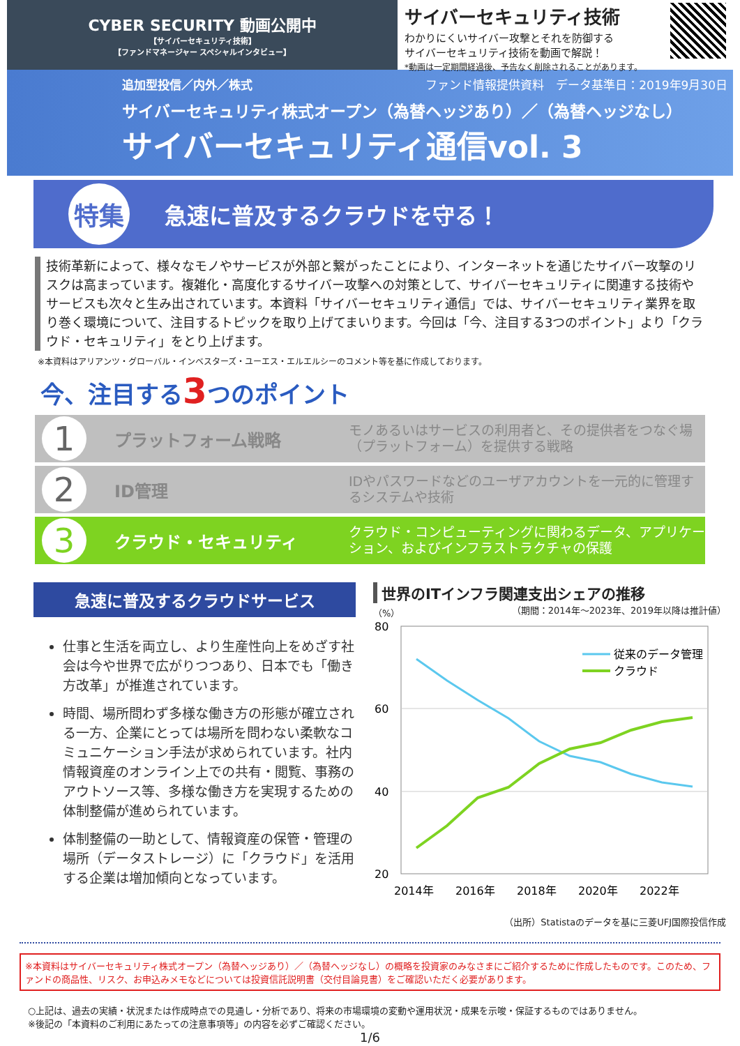CYBER SECURITY 動画公開中
【サイバーセキュリティ技術】
【ファンドマネージャー スペシャルインタビュー】
サイバーセキュリティ技術
わかりにくいサイバー攻撃とそれを防御する
サイバーセキュリティ技術を動画で解説！
*動画は一定期間経過後、予告なく削除されることがあります。
追加型投信／内外／株式 ファンド情報提供資料　データ基準日：2019年9月30日
サイバーセキュリティ株式オープン（為替ヘッジあり）／（為替ヘッジなし）
サイバーセキュリティ通信vol. 3
特集
急速に普及するクラウドを守る！
技術革新によって、様々なモノやサービスが外部と繋がったことにより、インターネットを通じたサイバー攻撃のリスクは高まっています。複雑化・高度化するサイバー攻撃への対策として、サイバーセキュリティに関連する技術やサービスも次々と生み出されています。本資料「サイバーセキュリティ通信」では、サイバーセキュリティ業界を取り巻く環境について、注目するトピックを取り上げてまいります。今回は「今、注目する3つのポイント」より「クラウド・セキュリティ」をとり上げます。
※本資料はアリアンツ・グローバル・インベスターズ・ユーエス・エルエルシーのコメント等を基に作成しております。
今、注目する3つのポイント
1
プラットフォーム戦略
モノあるいはサービスの利用者と、その提供者をつなぐ場（プラットフォーム）を提供する戦略
2
ID管理
IDやパスワードなどのユーザアカウントを一元的に管理するシステムや技術
3
クラウド・セキュリティ
クラウド・コンピューティングに関わるデータ、アプリケーション、およびインフラストラクチャの保護
急速に普及するクラウドサービス
仕事と生活を両立し、より生産性向上をめざす社会は今や世界で広がりつつあり、日本でも「働き方改革」が推進されています。
時間、場所問わず多様な働き方の形態が確立される一方、企業にとっては場所を問わない柔軟なコミュニケーション手法が求められています。社内情報資産のオンライン上での共有・閲覧、事務のアウトソース等、多様な働き方を実現するための体制整備が進められています。
体制整備の一助として、情報資産の保管・管理の場所（データストレージ）に「クラウド」を活用する企業は増加傾向となっています。
世界のITインフラ関連支出シェアの推移
（%） （期間：2014年～2023年、2019年以降は推計値）
80
60
40
20
2014年
2016年
2018年
2020年
2022年
従来のデータ管理
クラウド
（出所）Statistaのデータを基に三菱UFJ国際投信作成
※本資料はサイバーセキュリティ株式オープン（為替ヘッジあり）／（為替ヘッジなし）の概略を投資家のみなさまにご紹介するために作成したものです。このため、ファンドの商品性、リスク、お申込みメモなどについては投資信託説明書（交付目論見書）をご確認いただく必要があります。
○上記は、過去の実績・状況または作成時点での見通し・分析であり、将来の市場環境の変動や運用状況・成果を示唆・保証するものではありません。
※後記の「本資料のご利用にあたっての注意事項等」の内容を必ずご確認ください。
1/6